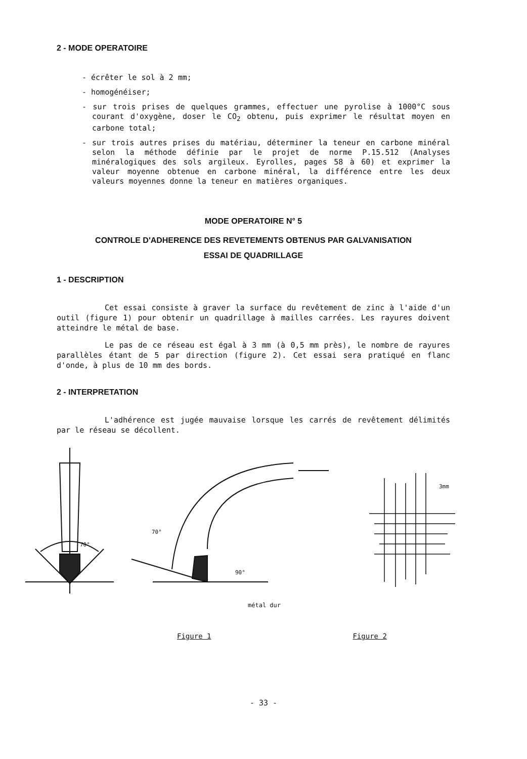2 - MODE OPERATOIRE
- écrêter le sol à 2 mm;
- homogénéiser;
- sur trois prises de quelques grammes, effectuer une pyrolise à 1000°C sous courant d'oxygène, doser le CO<sub>2</sub> obtenu, puis exprimer le résultat moyen en carbone total;
- sur trois autres prises du matériau, déterminer la teneur en carbone minéral selon la méthode définie par le projet de norme P.15.512 (Analyses minéralogiques des sols argileux. Eyrolles, pages 58 à 60) et exprimer la valeur moyenne obtenue en carbone minéral, la différence entre les deux valeurs moyennes donne la teneur en matières organiques.
MODE OPERATOIRE N° 5
CONTROLE D'ADHERENCE DES REVETEMENTS OBTENUS PAR GALVANISATION
ESSAI DE QUADRILLAGE
1 - DESCRIPTION
Cet essai consiste à graver la surface du revêtement de zinc à l'aide d'un outil (figure 1) pour obtenir un quadrillage à mailles carrées. Les rayures doivent atteindre le métal de base.
Le pas de ce réseau est égal à 3 mm (à 0,5 mm près), le nombre de rayures parallèles étant de 5 par direction (figure 2). Cet essai sera pratiqué en flanc d'onde, à plus de 10 mm des bords.
2 - INTERPRETATION
L'adhérence est jugée mauvaise lorsque les carrés de revêtement délimités par le réseau se décollent.
70°
70°
90°
métal dur
3mm
Figure 1 Figure 2
- 33 -